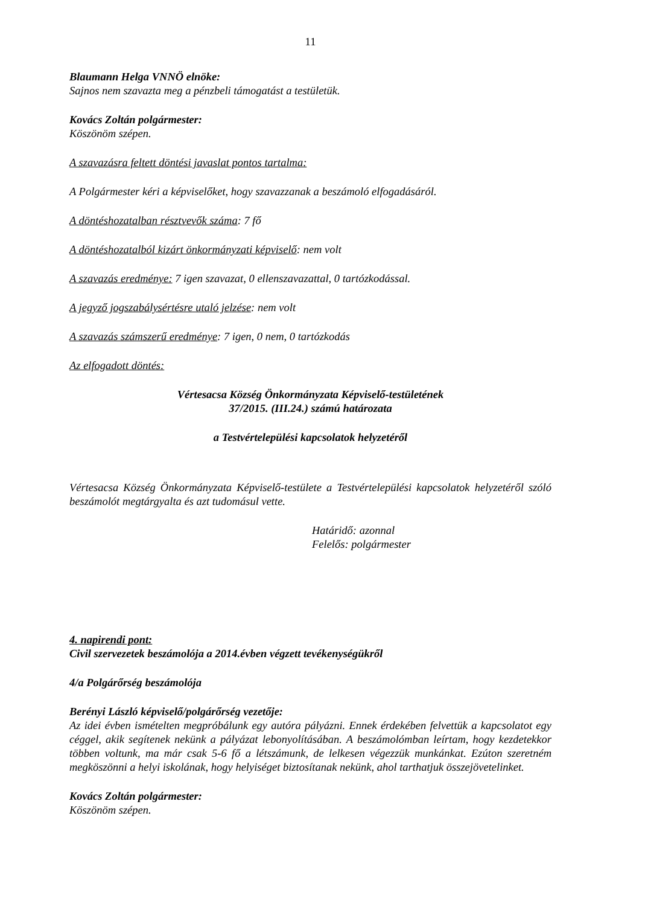11
Blaumann Helga VNNÖ elnöke:
Sajnos nem szavazta meg a pénzbeli támogatást a testületük.
Kovács Zoltán polgármester:
Köszönöm szépen.
A szavazásra feltett döntési javaslat pontos tartalma:
A Polgármester kéri a képviselőket, hogy szavazzanak a beszámoló elfogadásáról.
A döntéshozatalban résztvevők száma: 7 fő
A döntéshozatalból kizárt önkormányzati képviselő: nem volt
A szavazás eredménye: 7 igen szavazat, 0 ellenszavazattal, 0 tartózkodással.
A jegyző jogszabálysértésre utaló jelzése: nem volt
A szavazás számszerű eredménye: 7 igen, 0 nem, 0 tartózkodás
Az elfogadott döntés:
Vértesacsa Község Önkormányzata Képviselő-testületének
37/2015. (III.24.) számú határozata
a Testvértelepülési kapcsolatok helyzetéről
Vértesacsa Község Önkormányzata Képviselő-testülete a Testvértelepülési kapcsolatok helyzetéről szóló beszámolót megtárgyalta és azt tudomásul vette.
Határidő: azonnal
Felelős: polgármester
4. napirendi pont:
Civil szervezetek beszámolója a 2014.évben végzett tevékenységükről
4/a Polgárőrség beszámolója
Berényi László képviselő/polgárőrség vezetője:
Az idei évben ismételten megpróbálunk egy autóra pályázni. Ennek érdekében felvettük a kapcsolatot egy céggel, akik segítenek nekünk a pályázat lebonyolításában. A beszámolómban leírtam, hogy kezdetekkor többen voltunk, ma már csak 5-6 fő a létszámunk, de lelkesen végezzük munkánkat. Ezúton szeretném megköszönni a helyi iskolának, hogy helyiséget biztosítanak nekünk, ahol tarthatjuk összejövetelinket.
Kovács Zoltán polgármester:
Köszönöm szépen.